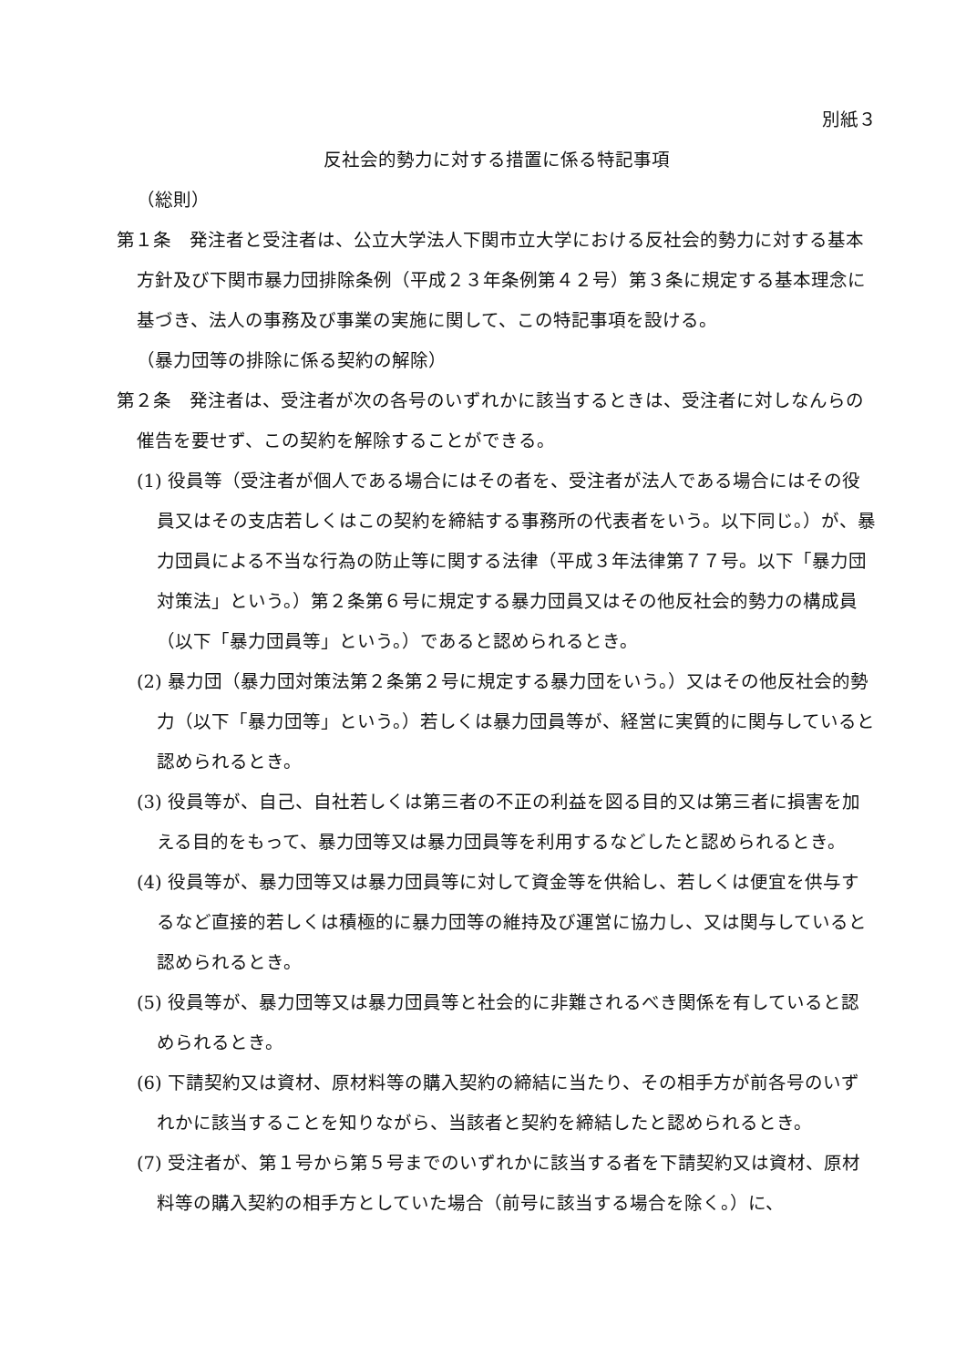別紙３
反社会的勢力に対する措置に係る特記事項
（総則）
第１条　発注者と受注者は、公立大学法人下関市立大学における反社会的勢力に対する基本方針及び下関市暴力団排除条例（平成２３年条例第４２号）第３条に規定する基本理念に基づき、法人の事務及び事業の実施に関して、この特記事項を設ける。
（暴力団等の排除に係る契約の解除）
第２条　発注者は、受注者が次の各号のいずれかに該当するときは、受注者に対しなんらの催告を要せず、この契約を解除することができる。
(1) 役員等（受注者が個人である場合にはその者を、受注者が法人である場合にはその役員又はその支店若しくはこの契約を締結する事務所の代表者をいう。以下同じ。）が、暴力団員による不当な行為の防止等に関する法律（平成３年法律第７７号。以下「暴力団対策法」という。）第２条第６号に規定する暴力団員又はその他反社会的勢力の構成員（以下「暴力団員等」という。）であると認められるとき。
(2) 暴力団（暴力団対策法第２条第２号に規定する暴力団をいう。）又はその他反社会的勢力（以下「暴力団等」という。）若しくは暴力団員等が、経営に実質的に関与していると認められるとき。
(3) 役員等が、自己、自社若しくは第三者の不正の利益を図る目的又は第三者に損害を加える目的をもって、暴力団等又は暴力団員等を利用するなどしたと認められるとき。
(4) 役員等が、暴力団等又は暴力団員等に対して資金等を供給し、若しくは便宜を供与するなど直接的若しくは積極的に暴力団等の維持及び運営に協力し、又は関与していると認められるとき。
(5) 役員等が、暴力団等又は暴力団員等と社会的に非難されるべき関係を有していると認められるとき。
(6) 下請契約又は資材、原材料等の購入契約の締結に当たり、その相手方が前各号のいずれかに該当することを知りながら、当該者と契約を締結したと認められるとき。
(7) 受注者が、第１号から第５号までのいずれかに該当する者を下請契約又は資材、原材料等の購入契約の相手方としていた場合（前号に該当する場合を除く。）に、